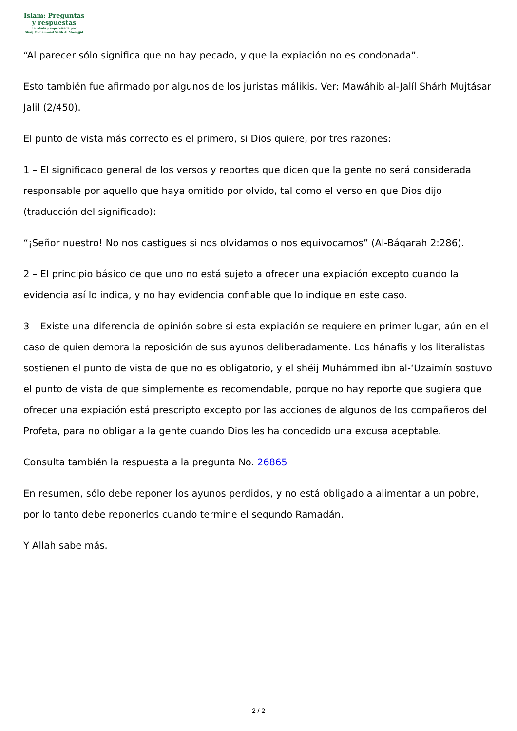Islam: Preguntas
y respuestas
Fundada y supervisada por
Shaij Muhammad Salih Al Munajjid
“Al parecer sólo significa que no hay pecado, y que la expiación no es condonada”.
Esto también fue afirmado por algunos de los juristas málikis. Ver: Mawáhib al-Jalíl Shárh Mujtásar Jalil (2/450).
El punto de vista más correcto es el primero, si Dios quiere, por tres razones:
1 – El significado general de los versos y reportes que dicen que la gente no será considerada responsable por aquello que haya omitido por olvido, tal como el verso en que Dios dijo (traducción del significado):
“¡Señor nuestro! No nos castigues si nos olvidamos o nos equivocamos” (Al-Báqarah 2:286).
2 – El principio básico de que uno no está sujeto a ofrecer una expiación excepto cuando la evidencia así lo indica, y no hay evidencia confiable que lo indique en este caso.
3 – Existe una diferencia de opinión sobre si esta expiación se requiere en primer lugar, aún en el caso de quien demora la reposición de sus ayunos deliberadamente. Los hánafis y los literalistas sostienen el punto de vista de que no es obligatorio, y el shéij Muhámmed ibn al-‘Uzaimín sostuvo el punto de vista de que simplemente es recomendable, porque no hay reporte que sugiera que ofrecer una expiación está prescripto excepto por las acciones de algunos de los compañeros del Profeta, para no obligar a la gente cuando Dios les ha concedido una excusa aceptable.
Consulta también la respuesta a la pregunta No. 26865
En resumen, sólo debe reponer los ayunos perdidos, y no está obligado a alimentar a un pobre, por lo tanto debe reponerlos cuando termine el segundo Ramadán.
Y Allah sabe más.
2 / 2